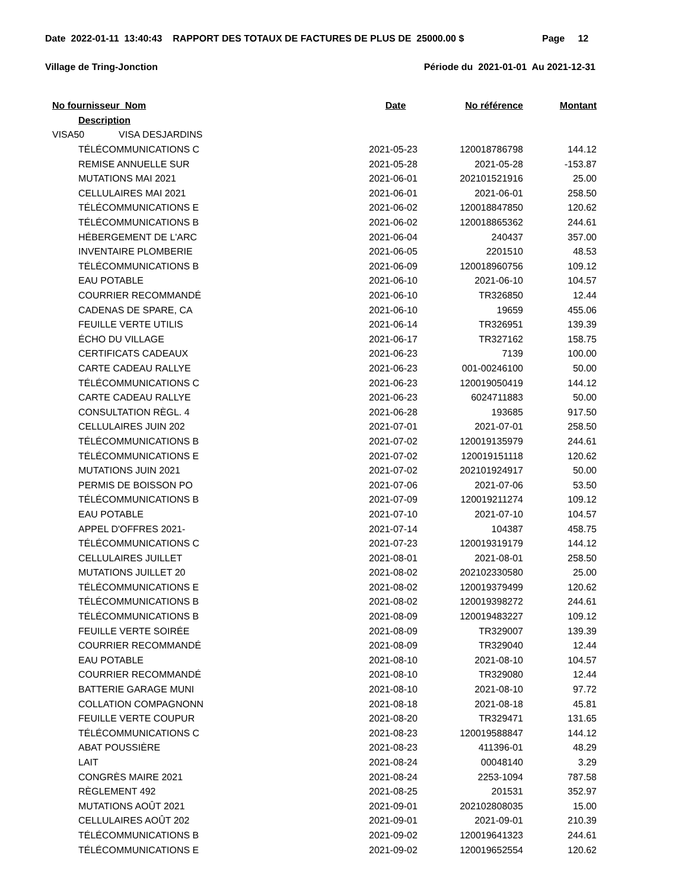Date 2022-01-11 13:40:43 RAPPORT DES TOTAUX DE FACTURES DE PLUS DE 25000.00 $ Page 12
Village de Tring-Jonction Période du 2021-01-01 Au 2021-12-31
| No fournisseur Nom | Date | No référence | Montant |
| --- | --- | --- | --- |
| Description | | | |
| VISA50 VISA DESJARDINS | | | |
| TÉLÉCOMMUNICATIONS C | 2021-05-23 | 120018786798 | 144.12 |
| REMISE ANNUELLE SUR | 2021-05-28 | 2021-05-28 | -153.87 |
| MUTATIONS MAI 2021 | 2021-06-01 | 202101521916 | 25.00 |
| CELLULAIRES MAI 2021 | 2021-06-01 | 2021-06-01 | 258.50 |
| TÉLÉCOMMUNICATIONS E | 2021-06-02 | 120018847850 | 120.62 |
| TÉLÉCOMMUNICATIONS B | 2021-06-02 | 120018865362 | 244.61 |
| HÉBERGEMENT DE L'ARC | 2021-06-04 | 240437 | 357.00 |
| INVENTAIRE PLOMBERIE | 2021-06-05 | 2201510 | 48.53 |
| TÉLÉCOMMUNICATIONS B | 2021-06-09 | 120018960756 | 109.12 |
| EAU POTABLE | 2021-06-10 | 2021-06-10 | 104.57 |
| COURRIER RECOMMANDÉ | 2021-06-10 | TR326850 | 12.44 |
| CADENAS DE SPARE, CA | 2021-06-10 | 19659 | 455.06 |
| FEUILLE VERTE UTILIS | 2021-06-14 | TR326951 | 139.39 |
| ÉCHO DU VILLAGE | 2021-06-17 | TR327162 | 158.75 |
| CERTIFICATS CADEAUX | 2021-06-23 | 7139 | 100.00 |
| CARTE CADEAU RALLYE | 2021-06-23 | 001-00246100 | 50.00 |
| TÉLÉCOMMUNICATIONS C | 2021-06-23 | 120019050419 | 144.12 |
| CARTE CADEAU RALLYE | 2021-06-23 | 6024711883 | 50.00 |
| CONSULTATION RÈGL. 4 | 2021-06-28 | 193685 | 917.50 |
| CELLULAIRES JUIN 202 | 2021-07-01 | 2021-07-01 | 258.50 |
| TÉLÉCOMMUNICATIONS B | 2021-07-02 | 120019135979 | 244.61 |
| TÉLÉCOMMUNICATIONS E | 2021-07-02 | 120019151118 | 120.62 |
| MUTATIONS JUIN 2021 | 2021-07-02 | 202101924917 | 50.00 |
| PERMIS DE BOISSON PO | 2021-07-06 | 2021-07-06 | 53.50 |
| TÉLÉCOMMUNICATIONS B | 2021-07-09 | 120019211274 | 109.12 |
| EAU POTABLE | 2021-07-10 | 2021-07-10 | 104.57 |
| APPEL D'OFFRES 2021- | 2021-07-14 | 104387 | 458.75 |
| TÉLÉCOMMUNICATIONS C | 2021-07-23 | 120019319179 | 144.12 |
| CELLULAIRES JUILLET | 2021-08-01 | 2021-08-01 | 258.50 |
| MUTATIONS JUILLET 20 | 2021-08-02 | 202102330580 | 25.00 |
| TÉLÉCOMMUNICATIONS E | 2021-08-02 | 120019379499 | 120.62 |
| TÉLÉCOMMUNICATIONS B | 2021-08-02 | 120019398272 | 244.61 |
| TÉLÉCOMMUNICATIONS B | 2021-08-09 | 120019483227 | 109.12 |
| FEUILLE VERTE SOIRÉE | 2021-08-09 | TR329007 | 139.39 |
| COURRIER RECOMMANDÉ | 2021-08-09 | TR329040 | 12.44 |
| EAU POTABLE | 2021-08-10 | 2021-08-10 | 104.57 |
| COURRIER RECOMMANDÉ | 2021-08-10 | TR329080 | 12.44 |
| BATTERIE GARAGE MUNI | 2021-08-10 | 2021-08-10 | 97.72 |
| COLLATION COMPAGNONN | 2021-08-18 | 2021-08-18 | 45.81 |
| FEUILLE VERTE COUPUR | 2021-08-20 | TR329471 | 131.65 |
| TÉLÉCOMMUNICATIONS C | 2021-08-23 | 120019588847 | 144.12 |
| ABAT POUSSIÈRE | 2021-08-23 | 411396-01 | 48.29 |
| LAIT | 2021-08-24 | 00048140 | 3.29 |
| CONGRÈS MAIRE 2021 | 2021-08-24 | 2253-1094 | 787.58 |
| RÈGLEMENT 492 | 2021-08-25 | 201531 | 352.97 |
| MUTATIONS AOÛT 2021 | 2021-09-01 | 202102808035 | 15.00 |
| CELLULAIRES AOÛT 202 | 2021-09-01 | 2021-09-01 | 210.39 |
| TÉLÉCOMMUNICATIONS B | 2021-09-02 | 120019641323 | 244.61 |
| TÉLÉCOMMUNICATIONS E | 2021-09-02 | 120019652554 | 120.62 |